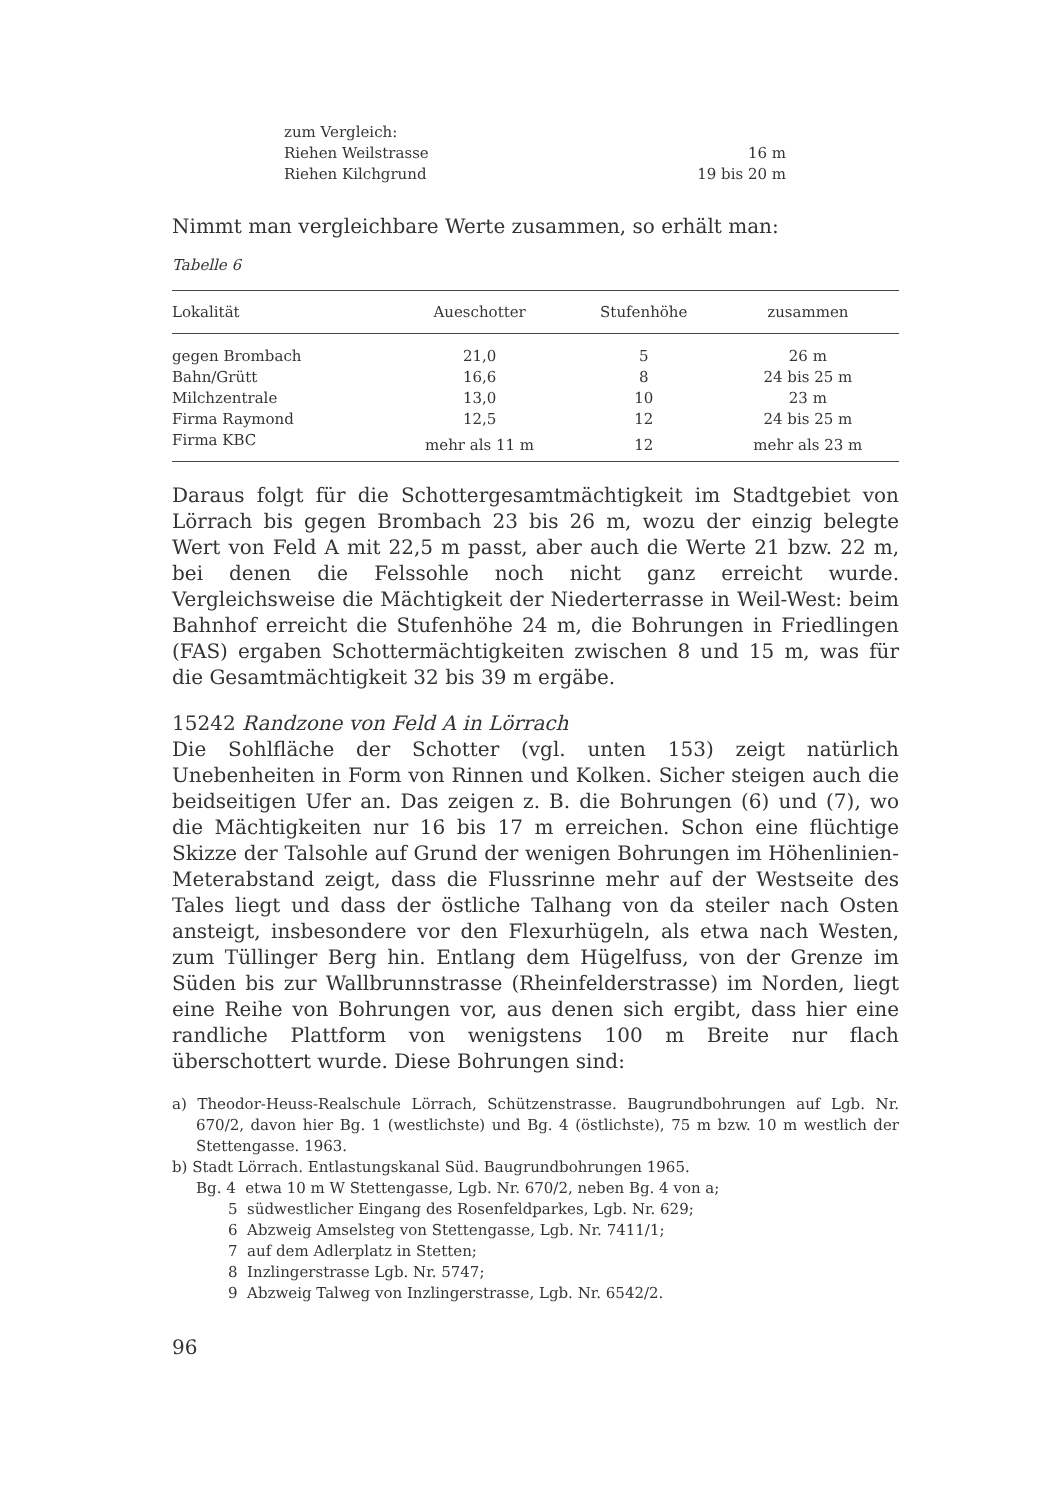zum Vergleich:
Riehen Weilstrasse 16 m
Riehen Kilchgrund 19 bis 20 m
Nimmt man vergleichbare Werte zusammen, so erhält man:
Tabelle 6
| Lokalität | Aueschotter | Stufenhöhe | zusammen |
| --- | --- | --- | --- |
| gegen Brombach | 21,0 | 5 | 26 m |
| Bahn/Grütt | 16,6 | 8 | 24 bis 25 m |
| Milchzentrale | 13,0 | 10 | 23 m |
| Firma Raymond | 12,5 | 12 | 24 bis 25 m |
| Firma KBC | mehr als 11 m | 12 | mehr als 23 m |
Daraus folgt für die Schottergesamtmächtigkeit im Stadtgebiet von Lörrach bis gegen Brombach 23 bis 26 m, wozu der einzig belegte Wert von Feld A mit 22,5 m passt, aber auch die Werte 21 bzw. 22 m, bei denen die Felssohle noch nicht ganz erreicht wurde. Vergleichsweise die Mächtigkeit der Niederterrasse in Weil-West: beim Bahnhof erreicht die Stufenhöhe 24 m, die Bohrungen in Friedlingen (FAS) ergaben Schottermächtigkeiten zwischen 8 und 15 m, was für die Gesamtmächtigkeit 32 bis 39 m ergäbe.
15242 Randzone von Feld A in Lörrach
Die Sohlfläche der Schotter (vgl. unten 153) zeigt natürlich Unebenheiten in Form von Rinnen und Kolken. Sicher steigen auch die beidseitigen Ufer an. Das zeigen z. B. die Bohrungen (6) und (7), wo die Mächtigkeiten nur 16 bis 17 m erreichen. Schon eine flüchtige Skizze der Talsohle auf Grund der wenigen Bohrungen im Höhenlinien-Meterabstand zeigt, dass die Flussrinne mehr auf der Westseite des Tales liegt und dass der östliche Talhang von da steiler nach Osten ansteigt, insbesondere vor den Flexurhügeln, als etwa nach Westen, zum Tüllinger Berg hin. Entlang dem Hügelfuss, von der Grenze im Süden bis zur Wallbrunnstrasse (Rheinfelderstrasse) im Norden, liegt eine Reihe von Bohrungen vor, aus denen sich ergibt, dass hier eine randliche Plattform von wenigstens 100 m Breite nur flach überschottert wurde. Diese Bohrungen sind:
a) Theodor-Heuss-Realschule Lörrach, Schützenstrasse. Baugrundbohrungen auf Lgb. Nr. 670/2, davon hier Bg. 1 (westlichste) und Bg. 4 (östlichste), 75 m bzw. 10 m westlich der Stettengasse. 1963.
b) Stadt Lörrach. Entlastungskanal Süd. Baugrundbohrungen 1965.
Bg. 4 etwa 10 m W Stettengasse, Lgb. Nr. 670/2, neben Bg. 4 von a;
5 südwestlicher Eingang des Rosenfeldparkes, Lgb. Nr. 629;
6 Abzweig Amselsteg von Stettengasse, Lgb. Nr. 7411/1;
7 auf dem Adlerplatz in Stetten;
8 Inzlingerstrasse Lgb. Nr. 5747;
9 Abzweig Talweg von Inzlingerstrasse, Lgb. Nr. 6542/2.
96